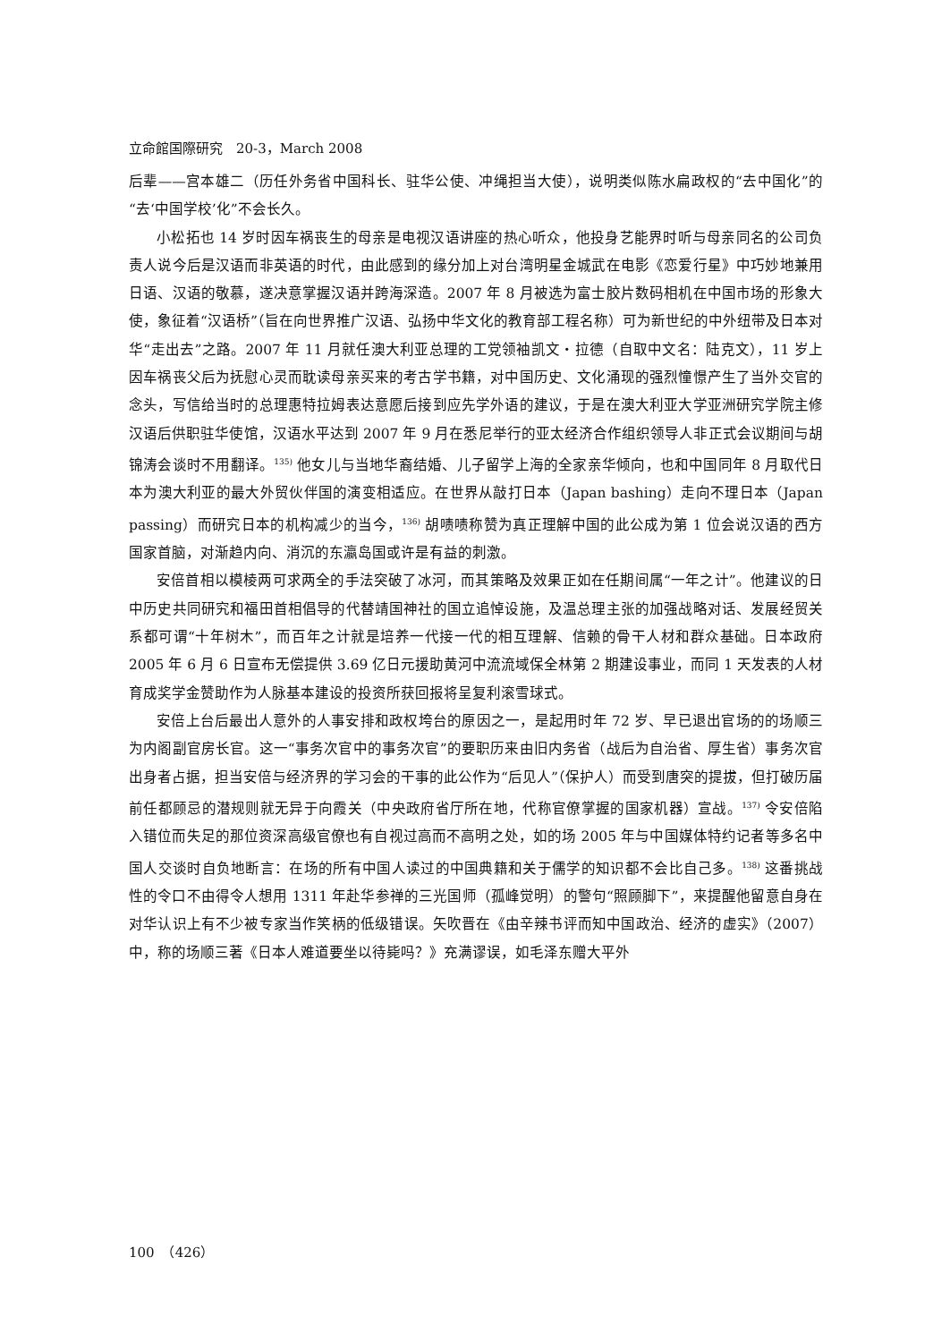立命館国際研究　20-3，March 2008
后辈——宫本雄二（历任外务省中国科长、驻华公使、冲绳担当大使），说明类似陈水扁政权的“去中国化”的“去‘中国学校’化”不会长久。
小松拓也 14 岁时因车祸丧生的母亲是电视汉语讲座的热心听众，他投身艺能界时听与母亲同名的公司负责人说今后是汉语而非英语的时代，由此感到的缘分加上对台湾明星金城武在电影《恋爱行星》中巧妙地兼用日语、汉语的敬慕，遂决意掌握汉语并跨海深造。2007 年 8 月被选为富士胶片数码相机在中国市场的形象大使，象征着“汉语桥”（旨在向世界推广汉语、弘扬中华文化的教育部工程名称）可为新世纪的中外纽带及日本对华“走出去”之路。2007 年 11 月就任澳大利亚总理的工党领袖凯文・拉德（自取中文名：陆克文），11 岁上因车祸丧父后为抚慰心灵而耽读母亲买来的考古学书籍，对中国历史、文化涌现的强烈憧憬产生了当外交官的念头，写信给当时的总理惠特拉姆表达意愿后接到应先学外语的建议，于是在澳大利亚大学亚洲研究学院主修汉语后供职驻华使馆，汉语水平达到 2007 年 9 月在悉尼举行的亚太经济合作组织领导人非正式会议期间与胡锦涛会谈时不用翻译。<sup>135)</sup> 他女儿与当地华裔结婚、儿子留学上海的全家亲华倾向，也和中国同年 8 月取代日本为澳大利亚的最大外贸伙伴国的演变相适应。在世界从敲打日本（Japan bashing）走向不理日本（Japan passing）而研究日本的机构减少的当今，<sup>136)</sup> 胡啧啧称赞为真正理解中国的此公成为第 1 位会说汉语的西方国家首脑，对渐趋内向、消沉的东瀛岛国或许是有益的刺激。
安倍首相以模棱两可求两全的手法突破了冰河，而其策略及效果正如在任期间属“一年之计”。他建议的日中历史共同研究和福田首相倡导的代替靖国神社的国立追悼设施，及温总理主张的加强战略对话、发展经贸关系都可谓“十年树木”，而百年之计就是培养一代接一代的相互理解、信赖的骨干人材和群众基础。日本政府 2005 年 6 月 6 日宣布无偿提供 3.69 亿日元援助黄河中流流域保全林第 2 期建设事业，而同 1 天发表的人材育成奖学金赞助作为人脉基本建设的投资所获回报将呈复利滚雪球式。
安倍上台后最出人意外的人事安排和政权垮台的原因之一，是起用时年 72 岁、早已退出官场的的场顺三为内阁副官房长官。这一“事务次官中的事务次官”的要职历来由旧内务省（战后为自治省、厚生省）事务次官出身者占据，担当安倍与经济界的学习会的干事的此公作为“后见人”（保护人）而受到唐突的提拔，但打破历届前任都顾忌的潜规则就无异于向霞关（中央政府省厅所在地，代称官僚掌握的国家机器）宣战。<sup>137)</sup> 令安倍陷入错位而失足的那位资深高级官僚也有自视过高而不高明之处，如的场 2005 年与中国媒体特约记者等多名中国人交谈时自负地断言：在场的所有中国人读过的中国典籍和关于儒学的知识都不会比自己多。<sup>138)</sup> 这番挑战性的令口不由得令人想用 1311 年赴华参禅的三光国师（孤峰觉明）的警句“照顾脚下”，来提醒他留意自身在对华认识上有不少被专家当作笑柄的低级错误。矢吹晋在《由辛辣书评而知中国政治、经济的虚实》（2007）中，称的场顺三著《日本人难道要坐以待毙吗？》充满谬误，如毛泽东赠大平外
100　（426）